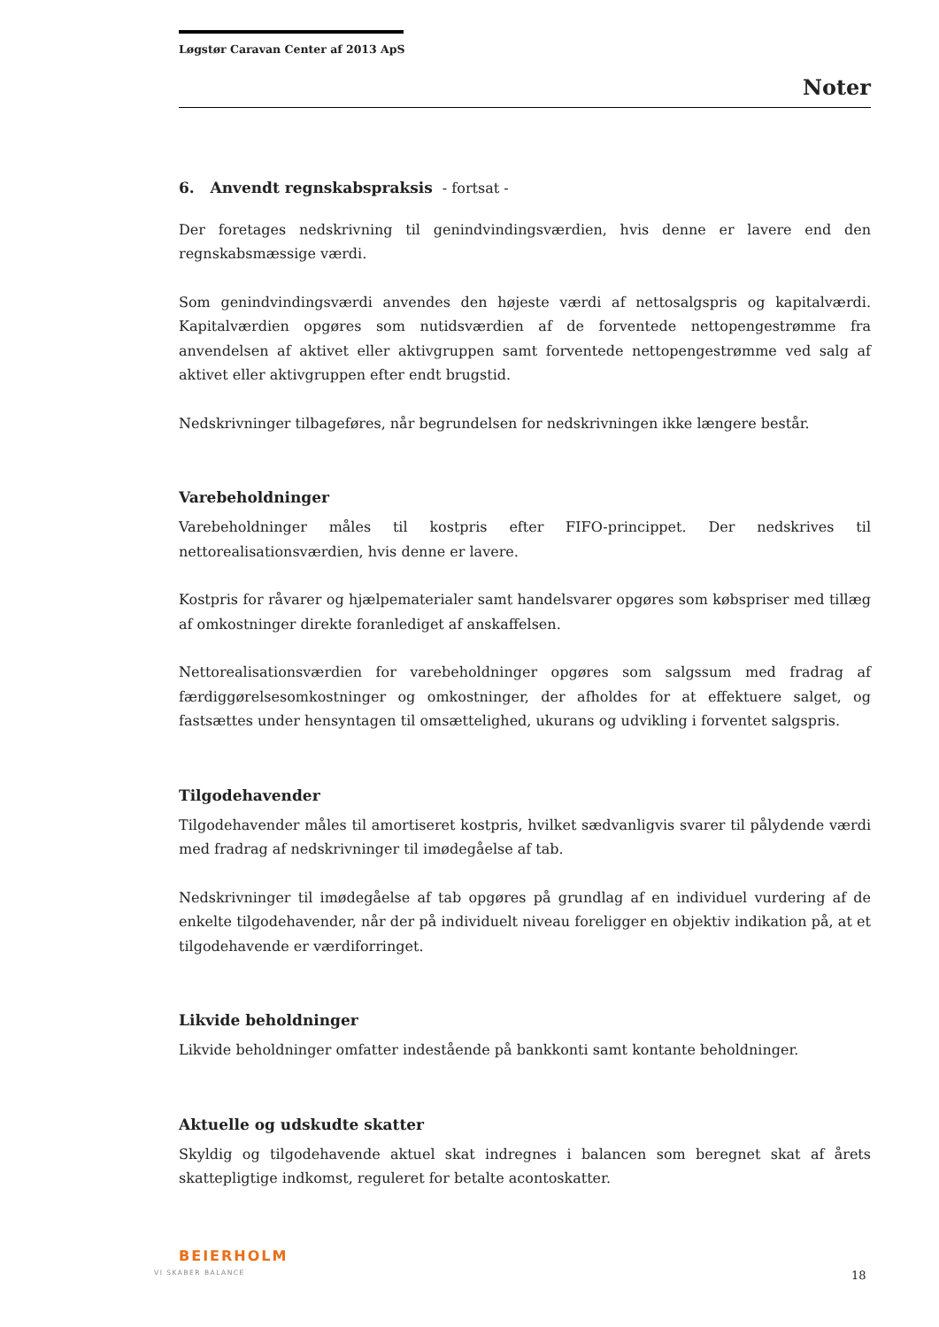Løgstør Caravan Center af 2013 ApS
Noter
6. Anvendt regnskabspraksis - fortsat -
Der foretages nedskrivning til genindvindingsværdien, hvis denne er lavere end den regnskabsmæssige værdi.
Som genindvindingsværdi anvendes den højeste værdi af nettosalgspris og kapitalværdi. Kapitalværdien opgøres som nutidsværdien af de forventede nettopengestrømme fra anvendelsen af aktivet eller aktivgruppen samt forventede nettopengestrømme ved salg af aktivet eller aktivgruppen efter endt brugstid.
Nedskrivninger tilbageføres, når begrundelsen for nedskrivningen ikke længere består.
Varebeholdninger
Varebeholdninger måles til kostpris efter FIFO-princippet. Der nedskrives til nettorealisationsværdien, hvis denne er lavere.
Kostpris for råvarer og hjælpematerialer samt handelsvarer opgøres som købspriser med tillæg af omkostninger direkte foranlediget af anskaffelsen.
Nettorealisationsværdien for varebeholdninger opgøres som salgssum med fradrag af færdiggørelsesomkostninger og omkostninger, der afholdes for at effektuere salget, og fastsættes under hensyntagen til omsættelighed, ukurans og udvikling i forventet salgspris.
Tilgodehavender
Tilgodehavender måles til amortiseret kostpris, hvilket sædvanligvis svarer til pålydende værdi med fradrag af nedskrivninger til imødegåelse af tab.
Nedskrivninger til imødegåelse af tab opgøres på grundlag af en individuel vurdering af de enkelte tilgodehavender, når der på individuelt niveau foreligger en objektiv indikation på, at et tilgodehavende er værdiforringet.
Likvide beholdninger
Likvide beholdninger omfatter indestående på bankkonti samt kontante beholdninger.
Aktuelle og udskudte skatter
Skyldig og tilgodehavende aktuel skat indregnes i balancen som beregnet skat af årets skattepligtige indkomst, reguleret for betalte acontoskatter.
BEIERHOLM
VI SKABER BALANCE 18